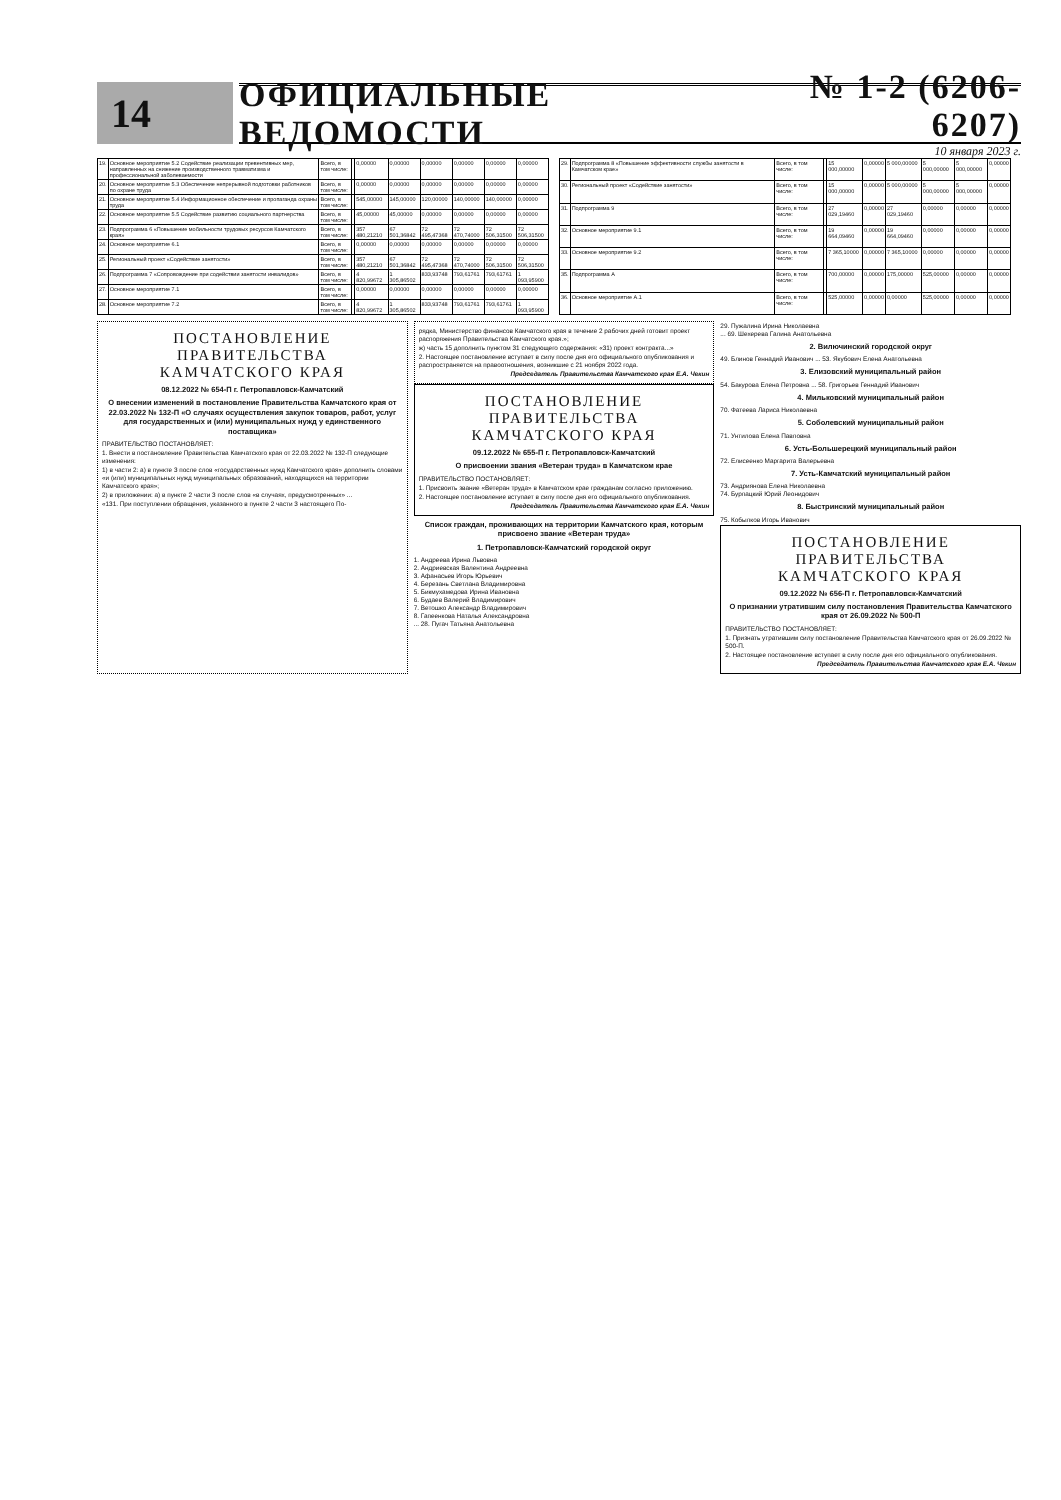14
ОФИЦИАЛЬНЫЕ ВЕДОМОСТИ
№ 1-2 (6206-6207)
10 января 2023 г.
| 19. | Основное мероприятие 5.2 Содействие реализации превентивных мер, направленных на снижение производственного травматизма и профессиональной заболеваемости | Всего, в том числе: | | 0,00000 | 0,00000 | 0,00000 | 0,00000 | 0,00000 | 0,00000 |
| 20. | Основное мероприятие 5.3 Обеспечение непрерывной подготовки работников по охране труда | Всего, в том числе: | | 0,00000 | 0,00000 | 0,00000 | 0,00000 | 0,00000 | 0,00000 |
| 21. | Основное мероприятие 5.4 Информационное обеспечение и пропаганда охраны труда | Всего, в том числе: | | 545,00000 | 145,00000 | 120,00000 | 140,00000 | 140,00000 | 0,00000 |
| 22. | Основное мероприятие 5.5 Содействие развитию социального партнерства | Всего, в том числе: | | 45,00000 | 45,00000 | 0,00000 | 0,00000 | 0,00000 | 0,00000 |
| 23. | Подпрограмма 6 «Повышение мобильности трудовых ресурсов Камчатского края» | Всего, в том числе: | | 357 480,21210 | 67 501,36842 | 72 495,47368 | 72 470,74000 | 72 506,31500 | 72 506,31500 |
| 24. | Основное мероприятие 6.1 | Всего, в том числе: | | 0,00000 | 0,00000 | 0,00000 | 0,00000 | 0,00000 | 0,00000 |
| 25. | Региональный проект «Содействие занятости» | Всего, в том числе: | | 357 480,21210 | 67 501,36842 | 72 495,47368 | 72 470,74000 | 72 506,31500 | 72 506,31500 |
| 26. | Подпрограмма 7 «Сопровождение при содействии занятости инвалидов» | Всего, в том числе: | | 4 820,99672 | 1 305,86502 | 833,93748 | 793,61761 | 793,61761 | 1 093,95900 |
| 27. | Основное мероприятие 7.1 | Всего, в том числе: | | 0,00000 | 0,00000 | 0,00000 | 0,00000 | 0,00000 | 0,00000 |
| 28. | Основное мероприятие 7.2 | Всего, в том числе: | | 4 820,99672 | 1 305,86502 | 833,93748 | 793,61761 | 793,61761 | 1 093,95900 |
| 29. | Подпрограмма 8 «Повышение эффективности службы занятости в Камчатском крае» | Всего, в том числе: | | 15 000,00000 | 0,00000 | 5 000,00000 | 5 000,00000 | 5 000,00000 | 0,00000 |
| 30. | Региональный проект «Содействие занятости» | Всего, в том числе: | | 15 000,00000 | 0,00000 | 5 000,00000 | 5 000,00000 | 5 000,00000 | 0,00000 |
| 31. | Подпрограмма 9 | Всего, в том числе: | | 27 029,19460 | 0,00000 | 27 029,19460 | 0,00000 | 0,00000 | 0,00000 |
| 32. | Основное мероприятие 9.1 | Всего, в том числе: | | 19 664,09460 | 0,00000 | 19 664,09460 | 0,00000 | 0,00000 | 0,00000 |
| 33. | Основное мероприятие 9.2 | Всего, в том числе: | | 7 365,10000 | 0,00000 | 7 365,10000 | 0,00000 | 0,00000 | 0,00000 |
| 35. | Подпрограмма А | Всего, в том числе: | | 700,00000 | 0,00000 | 175,00000 | 525,00000 | 0,00000 | 0,00000 |
| 36. | Основное мероприятие А.1 | Всего, в том числе: | | 525,00000 | 0,00000 | 0,00000 | 525,00000 | 0,00000 | 0,00000 |
ПОСТАНОВЛЕНИЕ
ПРАВИТЕЛЬСТВА
КАМЧАТСКОГО КРАЯ
08.12.2022 № 654-П г. Петропавловск-Камчатский
О внесении изменений в постановление Правительства Камчатского края от 22.03.2022 № 132-П «О случаях осуществления закупок товаров, работ, услуг для государственных и (или) муниципальных нужд у единственного поставщика»
ПРАВИТЕЛЬСТВО ПОСТАНОВЛЯЕТ:
1. Внести в постановление Правительства Камчатского края от 22.03.2022 № 132-П следующие изменения:
1) в части 2: а) в пункте 3 после слов «государственных нужд Камчатского края» дополнить словами «и (или) муниципальных нужд муниципальных образований, находящихся на территории Камчатского края»;
2) в приложении: а) в пункте 2 части 3 после слов «в случаях, предусмотренных» ...
«131. При поступлении обращения, указанного в пункте 2 части 3 настоящего По-
рядка, Министерство финансов Камчатского края в течение 2 рабочих дней готовит проект распоряжения Правительства Камчатского края.»;
ж) часть 15 дополнить пунктом 31 следующего содержания: «31) проект контракта...»
2. Настоящее постановление вступает в силу после дня его официального опубликования и распространяется на правоотношения, возникшие с 21 ноября 2022 года.
Председатель Правительства Камчатского края Е.А. Чекин
ПОСТАНОВЛЕНИЕ
ПРАВИТЕЛЬСТВА
КАМЧАТСКОГО КРАЯ
09.12.2022 № 655-П г. Петропавловск-Камчатский
О присвоении звания «Ветеран труда» в Камчатском крае
ПРАВИТЕЛЬСТВО ПОСТАНОВЛЯЕТ:
1. Присвоить звание «Ветеран труда» в Камчатском крае гражданам согласно приложению.
2. Настоящее постановление вступает в силу после дня его официального опубликования.
Председатель Правительства Камчатского края Е.А. Чекин
Список граждан, проживающих на территории Камчатского края, которым присвоено звание «Ветеран труда»
1. Петропавловск-Камчатский городской округ
1. Андреева Ирина Львовна
2. Андриевская Валентина Андреевна
3. Афанасьев Игорь Юрьевич
4. Березань Светлана Владимировна
5. Бикмухамедова Ирина Ивановна
6. Будаев Валерий Владимирович
7. Ветошко Александр Владимирович
8. Гапеенкова Наталья Александровна
... 28. Пугач Татьяна Анатольевна
29. Пужалина Ирина Николаевна
... 69. Шехерева Галина Анатольевна
2. Вилючинский городской округ
49. Блинов Геннадий Иванович ... 53. Якубович Елена Анатольевна
3. Елизовский муниципальный район
54. Бакурова Елена Петровна ... 58. Григорьев Геннадий Иванович
4. Мильковский муниципальный район
70. Фатеева Лариса Николаевна
5. Соболевский муниципальный район
71. Унтилова Елена Павловна
6. Усть-Большерецкий муниципальный район
72. Елисеенко Маргарита Валерьевна
7. Усть-Камчатский муниципальный район
73. Андриянова Елена Николаевна
74. Бурлацкий Юрий Леонидович
8. Быстринский муниципальный район
75. Кобылков Игорь Иванович
ПОСТАНОВЛЕНИЕ
ПРАВИТЕЛЬСТВА
КАМЧАТСКОГО КРАЯ
09.12.2022 № 656-П г. Петропавловск-Камчатский
О признании утратившим силу постановления Правительства Камчатского края от 26.09.2022 № 500-П
ПРАВИТЕЛЬСТВО ПОСТАНОВЛЯЕТ:
1. Признать утратившим силу постановление Правительства Камчатского края от 26.09.2022 № 500-П.
2. Настоящее постановление вступает в силу после дня его официального опубликования.
Председатель Правительства Камчатского края Е.А. Чекин